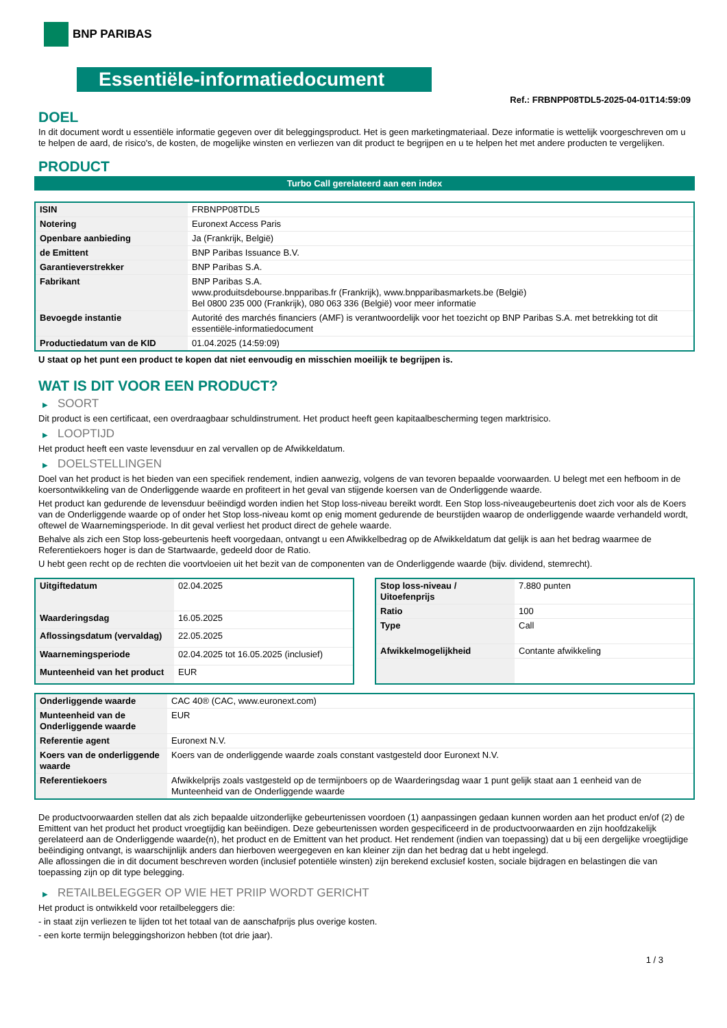BNP PARIBAS
Essentiële-informatiedocument
Ref.: FRBNPP08TDL5-2025-04-01T14:59:09
DOEL
In dit document wordt u essentiële informatie gegeven over dit beleggingsproduct. Het is geen marketingmateriaal. Deze informatie is wettelijk voorgeschreven om u te helpen de aard, de risico's, de kosten, de mogelijke winsten en verliezen van dit product te begrijpen en u te helpen het met andere producten te vergelijken.
PRODUCT
Turbo Call gerelateerd aan een index
| ISIN | FRBNPP08TDL5 |
| Notering | Euronext Access Paris |
| Openbare aanbieding | Ja (Frankrijk, België) |
| de Emittent | BNP Paribas Issuance B.V. |
| Garantieverstrekker | BNP Paribas S.A. |
| Fabrikant | BNP Paribas S.A. www.produitsdebourse.bnpparibas.fr (Frankrijk), www.bnpparibasmarkets.be (België) Bel 0800 235 000 (Frankrijk), 080 063 336 (België) voor meer informatie |
| Bevoegde instantie | Autorité des marchés financiers (AMF) is verantwoordelijk voor het toezicht op BNP Paribas S.A. met betrekking tot dit essentiële-informatiedocument |
| Productiedatum van de KID | 01.04.2025 (14:59:09) |
U staat op het punt een product te kopen dat niet eenvoudig en misschien moeilijk te begrijpen is.
WAT IS DIT VOOR EEN PRODUCT?
▶ SOORT
Dit product is een certificaat, een overdraagbaar schuldinstrument. Het product heeft geen kapitaalbescherming tegen marktrisico.
▶ LOOPTIJD
Het product heeft een vaste levensduur en zal vervallen op de Afwikkeldatum.
▶ DOELSTELLINGEN
Doel van het product is het bieden van een specifiek rendement, indien aanwezig, volgens de van tevoren bepaalde voorwaarden. U belegt met een hefboom in de koersontwikkeling van de Onderliggende waarde en profiteert in het geval van stijgende koersen van de Onderliggende waarde.
Het product kan gedurende de levensduur beëindigd worden indien het Stop loss-niveau bereikt wordt. Een Stop loss-niveaugebeurtenis doet zich voor als de Koers van de Onderliggende waarde op of onder het Stop loss-niveau komt op enig moment gedurende de beurstijden waarop de onderliggende waarde verhandeld wordt, oftewel de Waarnemingsperiode. In dit geval verliest het product direct de gehele waarde.
Behalve als zich een Stop loss-gebeurtenis heeft voorgedaan, ontvangt u een Afwikkelbedrag op de Afwikkeldatum dat gelijk is aan het bedrag waarmee de Referentiekoers hoger is dan de Startwaarde, gedeeld door de Ratio.
U hebt geen recht op de rechten die voortvloeien uit het bezit van de componenten van de Onderliggende waarde (bijv. dividend, stemrecht).
| Uitgiftedatum | 02.04.2025 |
| Waarderingsdag | 16.05.2025 |
| Aflossingsdatum (vervaldag) | 22.05.2025 |
| Waarnemingsperiode | 02.04.2025 tot 16.05.2025 (inclusief) |
| Munteenheid van het product | EUR |
| Stop loss-niveau / Uitoefenprijs | 7.880 punten |
| Ratio | 100 |
| Type | Call |
| Afwikkelmogelijkheid | Contante afwikkeling |
| Onderliggende waarde | CAC 40® (CAC, www.euronext.com) |
| Munteenheid van de Onderliggende waarde | EUR |
| Referentie agent | Euronext N.V. |
| Koers van de onderliggende waarde | Koers van de onderliggende waarde zoals constant vastgesteld door Euronext N.V. |
| Referentiekoers | Afwikkelprijs zoals vastgesteld op de termijnboers op de Waarderingsdag waar 1 punt gelijk staat aan 1 eenheid van de Munteenheid van de Onderliggende waarde |
De productvoorwaarden stellen dat als zich bepaalde uitzonderlijke gebeurtenissen voordoen (1) aanpassingen gedaan kunnen worden aan het product en/of (2) de Emittent van het product het product vroegtijdig kan beëindigen. Deze gebeurtenissen worden gespecificeerd in de productvoorwaarden en zijn hoofdzakelijk gerelateerd aan de Onderliggende waarde(n), het product en de Emittent van het product. Het rendement (indien van toepassing) dat u bij een dergelijke vroegtijdige beëindiging ontvangt, is waarschijnlijk anders dan hierboven weergegeven en kan kleiner zijn dan het bedrag dat u hebt ingelegd.
Alle aflossingen die in dit document beschreven worden (inclusief potentiële winsten) zijn berekend exclusief kosten, sociale bijdragen en belastingen die van toepassing zijn op dit type belegging.
▶ RETAILBELEGGER OP WIE HET PRIIP WORDT GERICHT
Het product is ontwikkeld voor retailbeleggers die:
- in staat zijn verliezen te lijden tot het totaal van de aanschafprijs plus overige kosten.
- een korte termijn beleggingshorizon hebben (tot drie jaar).
1 / 3